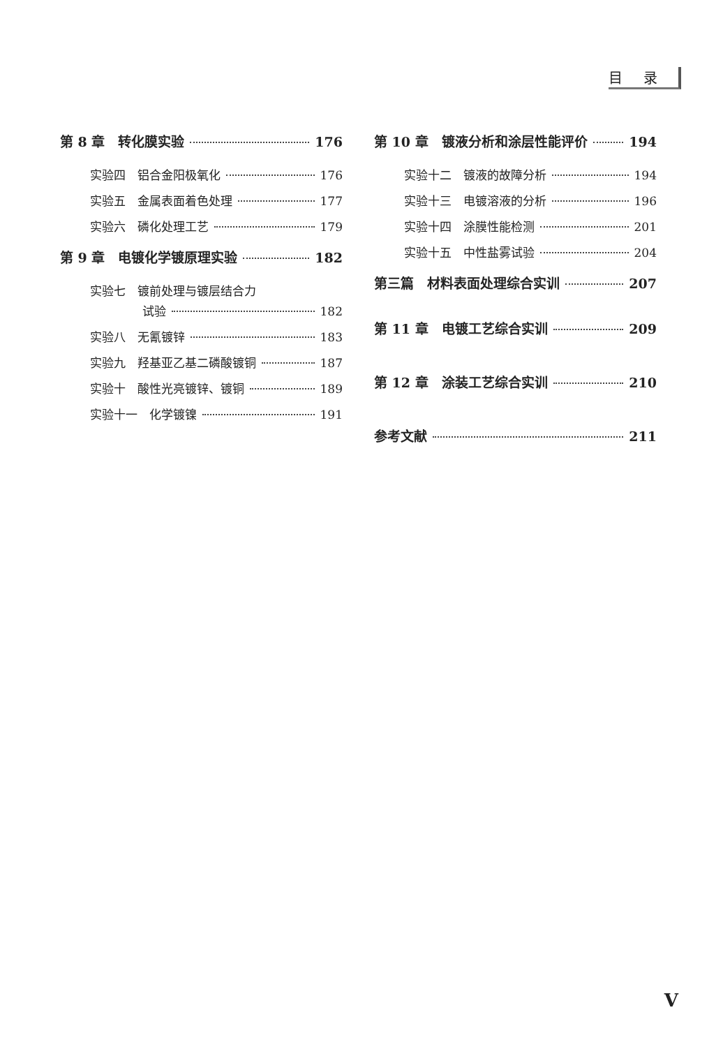目录
第 8 章　转化膜实验 176
实验四　铝合金阳极氧化 176
实验五　金属表面着色处理 177
实验六　磷化处理工艺 179
第 9 章　电镀化学镀原理实验 182
实验七　镀前处理与镀层结合力
试验 182
实验八　无氰镀锌 183
实验九　羟基亚乙基二磷酸镀铜 187
实验十　酸性光亮镀锌、镀铜 189
实验十一　化学镀镍 191
第 10 章　镀液分析和涂层性能评价 194
实验十二　镀液的故障分析 194
实验十三　电镀溶液的分析 196
实验十四　涂膜性能检测 201
实验十五　中性盐雾试验 204
第三篇　材料表面处理综合实训 207
第 11 章　电镀工艺综合实训 209
第 12 章　涂装工艺综合实训 210
参考文献 211
V